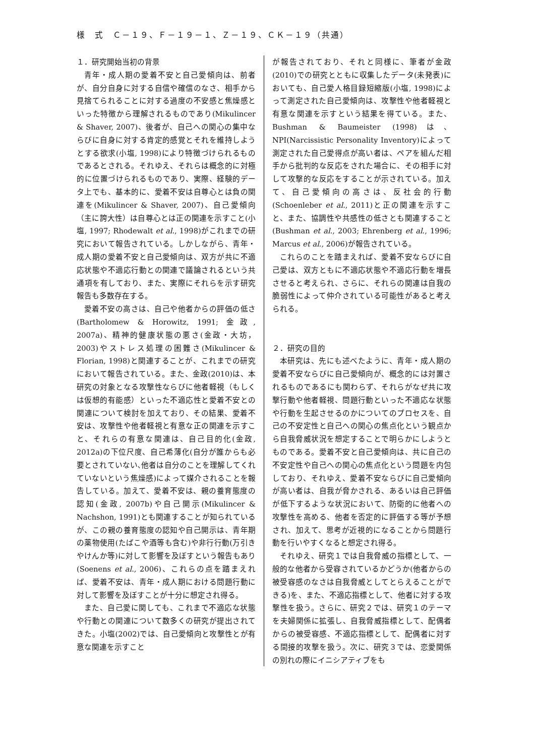様　式　Ｃ－１９、Ｆ－１９－１、Ｚ－１９、ＣＫ－１９（共通）
１．研究開始当初の背景
青年・成人期の愛着不安と自己愛傾向は、前者が、自分自身に対する自信や確信のなさ、相手から見捨てられることに対する過度の不安感と焦燥感といった特徴から理解されるものであり(Mikulincer & Shaver, 2007)、後者が、自己への関心の集中ならびに自身に対する肯定的感覚とそれを維持しようとする欲求(小塩, 1998)により特徴づけられるものであるとされる。それゆえ、それらは概念的に対極的に位置づけられるものであり、実際、経験的データ上でも、基本的に、愛着不安は自尊心とは負の関連を(Mikulincer & Shaver, 2007)、自己愛傾向（主に誇大性）は自尊心とは正の関連を示すこと(小塩, 1997; Rhodewalt et al., 1998)がこれまでの研究において報告されている。しかしながら、青年・成人期の愛着不安と自己愛傾向は、双方が共に不適応状態や不適応行動との関連で議論されるという共通項を有しており、また、実際にそれらを示す研究報告も多数存在する。
愛着不安の高さは、自己や他者からの評価の低さ(Bartholomew & Horowitz, 1991; 金政, 2007a)、精神的健康状態の悪さ(金政・大坊，2003)やストレス処理の困難さ(Mikulincer & Florian, 1998)と関連することが、これまでの研究において報告されている。また、金政(2010)は、本研究の対象となる攻撃性ならびに他者軽視（もしくは仮想的有能感）といった不適応性と愛着不安との関連について検討を加えており、その結果、愛着不安は、攻撃性や他者軽視と有意な正の関連を示すこと、それらの有意な関連は、自己目的化(金政, 2012a)の下位尺度、自己希薄化(自分が誰からも必要とされていない､他者は自分のことを理解してくれていないという焦燥感)によって媒介されることを報告している。加えて、愛着不安は、親の養育態度の認知(金政, 2007b)や自己開示(Mikulincer & Nachshon, 1991)とも関連することが知られているが、この親の養育態度の認知や自己開示は、青年期の薬物使用(たばこや酒等も含む)や非行行動(万引きやけんか等)に対して影響を及ぼすという報告もあり(Soenens et al., 2006)、これらの点を踏まえれば、愛着不安は、青年・成人期における問題行動に対して影響を及ぼすことが十分に想定され得る。
また、自己愛に関しても、これまで不適応な状態や行動との関連について数多くの研究が提出されてきた。小塩(2002)では、自己愛傾向と攻撃性とが有意な関連を示すこと
が報告されており、それと同様に、筆者が金政(2010)での研究とともに収集したデータ(未発表)においても、自己愛人格目録短縮版(小塩, 1998)によって測定された自己愛傾向は、攻撃性や他者軽視と有意な関連を示すという結果を得ている。また、Bushman & Baumeister (1998)は、NPI(Narcissistic Personality Inventory)によって測定された自己愛得点が高い者は、ペアを組んだ相手から批判的な反応をされた場合に、その相手に対して攻撃的な反応をすることが示されている。加えて、自己愛傾向の高さは、反社会的行動(Schoenleber et al., 2011)と正の関連を示すこと、また、協調性や共感性の低さとも関連すること(Bushman et al., 2003; Ehrenberg et al., 1996; Marcus et al., 2006)が報告されている。
これらのことを踏まえれば、愛着不安ならびに自己愛は、双方ともに不適応状態や不適応行動を増長させると考えられ、さらに、それらの関連は自我の脆弱性によって仲介されている可能性があると考えられる。
２．研究の目的
本研究は、先にも述べたように、青年・成人期の愛着不安ならびに自己愛傾向が、概念的には対置されるものであるにも関わらず、それらがなぜ共に攻撃行動や他者軽視、問題行動といった不適応な状態や行動を生起させるのかについてのプロセスを、自己の不安定性と自己への関心の焦点化という観点から自我脅威状況を想定することで明らかにしようとものである。愛着不安と自己愛傾向は、共に自己の不安定性や自己への関心の焦点化という問題を内包しており、それゆえ、愛着不安ならびに自己愛傾向が高い者は、自我が脅かされる、あるいは自己評価が低下するような状況において、防衛的に他者への攻撃性を高める、他者を否定的に評価する等が予想され、加えて、思考が近視的になることから問題行動を行いやすくなると想定され得る。
それゆえ、研究１では自我脅威の指標として、一般的な他者から受容されているかどうか(他者からの被受容感のなさは自我脅威としてとらえることができる)を、また、不適応指標として、他者に対する攻撃性を扱う。さらに、研究２では、研究１のテーマを夫婦関係に拡張し、自我脅威指標として、配偶者からの被受容感、不適応指標として、配偶者に対する間接的攻撃を扱う。次に、研究３では、恋愛関係の別れの際にイニシアティブをも